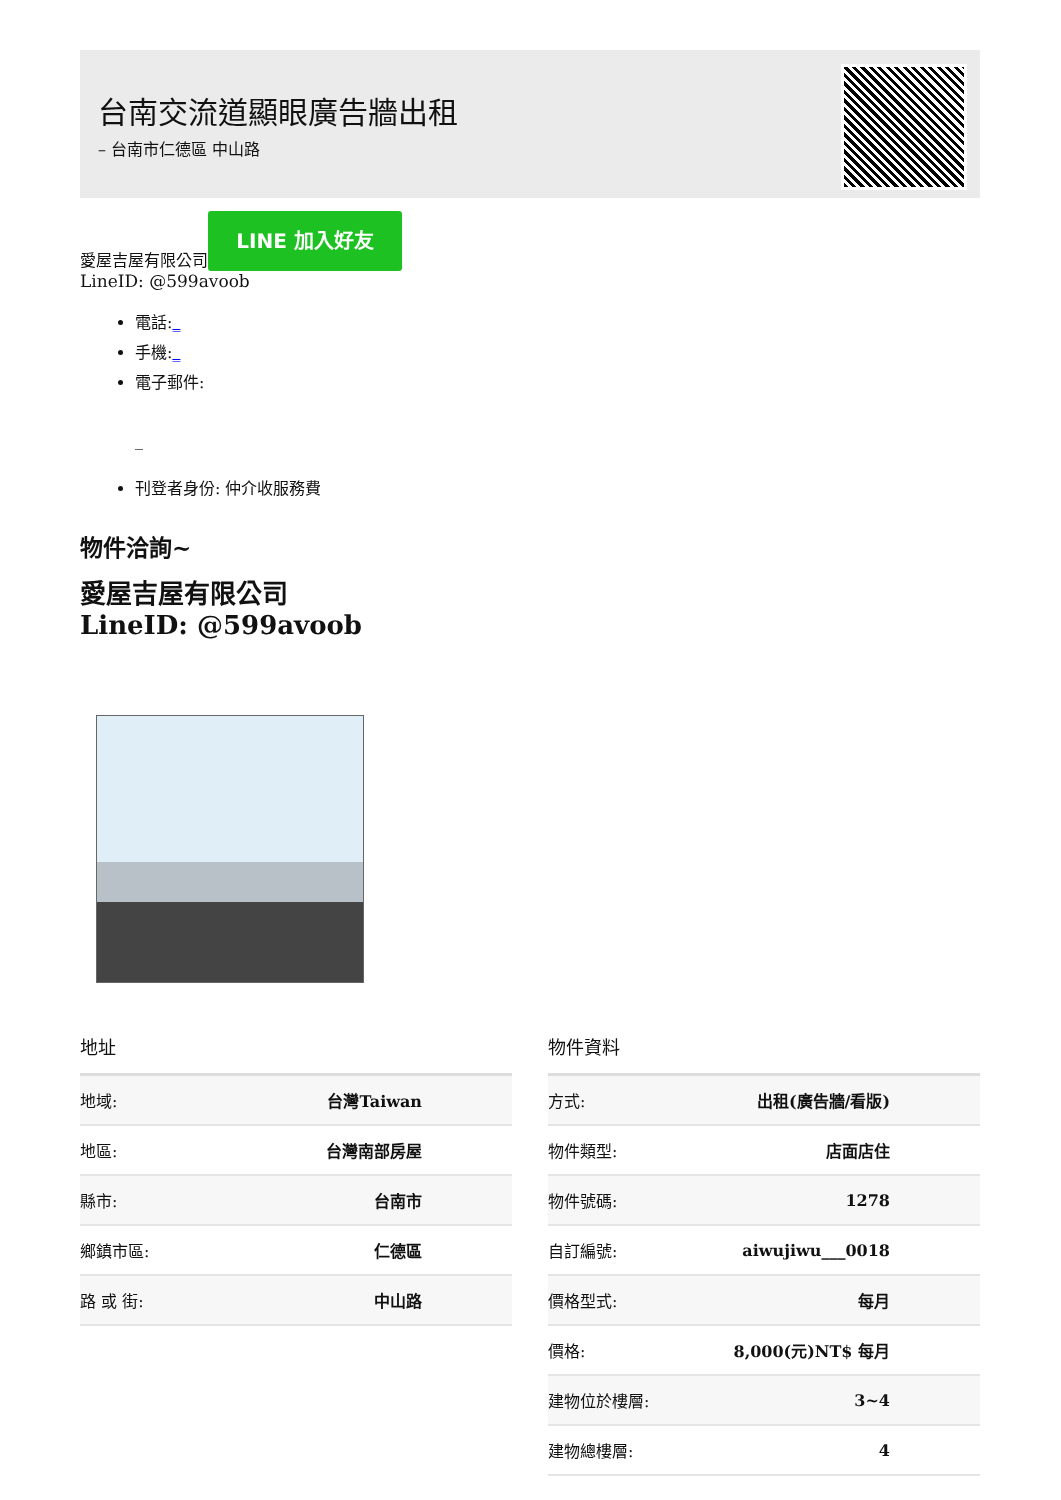台南交流道顯眼廣告牆出租
– 台南市仁德區 中山路
愛屋吉屋有限公司 LINE 加入好友
LineID: @599avoob
電話:_
手機:_
電子郵件:
_
刊登者身份: 仲介收服務費
物件洽詢~
愛屋吉屋有限公司
LineID: @599avoob
地址
| 地域: | 台灣Taiwan |
| 地區: | 台灣南部房屋 |
| 縣市: | 台南市 |
| 鄉鎮市區: | 仁德區 |
| 路 或 街: | 中山路 |
物件資料
| 方式: | 出租(廣告牆/看版) |
| 物件類型: | 店面店住 |
| 物件號碼: | 1278 |
| 自訂編號: | aiwujiwu___0018 |
| 價格型式: | 每月 |
| 價格: | 8,000(元)NT$ 每月 |
| 建物位於樓層: | 3~4 |
| 建物總樓層: | 4 |